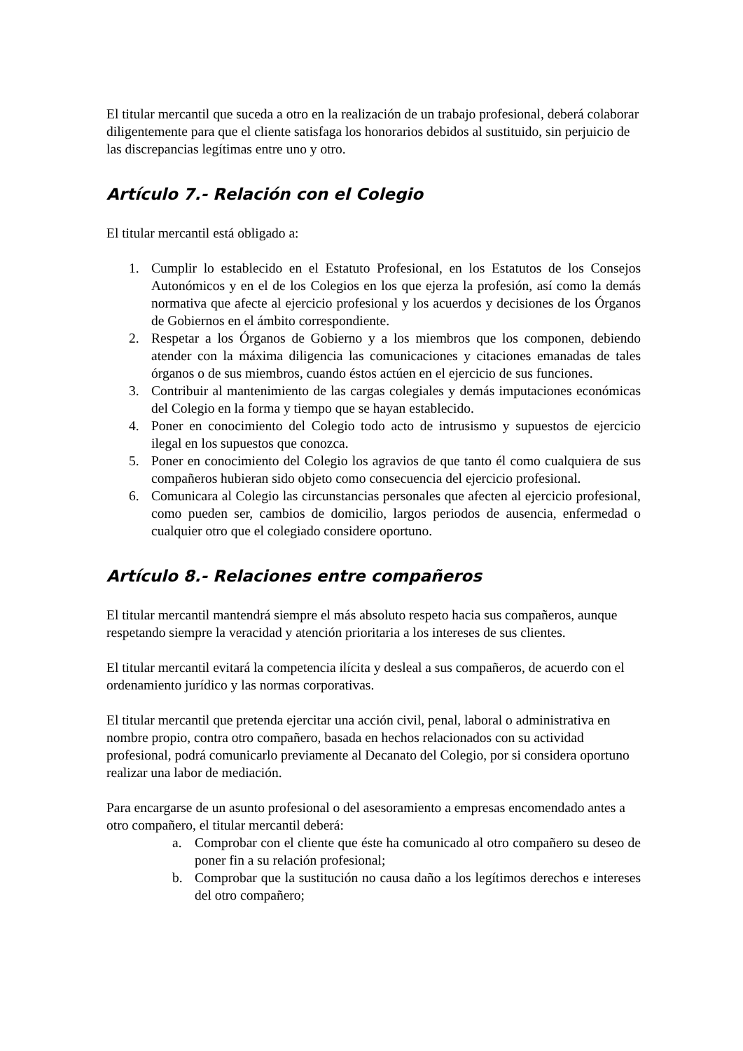El titular mercantil que suceda a otro en la realización de un trabajo profesional, deberá colaborar diligentemente para que el cliente satisfaga los honorarios debidos al sustituido, sin perjuicio de las discrepancias legítimas entre uno y otro.
Artículo 7.- Relación con el Colegio
El titular mercantil está obligado a:
1. Cumplir lo establecido en el Estatuto Profesional, en los Estatutos de los Consejos Autonómicos y en el de los Colegios en los que ejerza la profesión, así como la demás normativa que afecte al ejercicio profesional y los acuerdos y decisiones de los Órganos de Gobiernos en el ámbito correspondiente.
2. Respetar a los Órganos de Gobierno y a los miembros que los componen, debiendo atender con la máxima diligencia las comunicaciones y citaciones emanadas de tales órganos o de sus miembros, cuando éstos actúen en el ejercicio de sus funciones.
3. Contribuir al mantenimiento de las cargas colegiales y demás imputaciones económicas del Colegio en la forma y tiempo que se hayan establecido.
4. Poner en conocimiento del Colegio todo acto de intrusismo y supuestos de ejercicio ilegal en los supuestos que conozca.
5. Poner en conocimiento del Colegio los agravios de que tanto él como cualquiera de sus compañeros hubieran sido objeto como consecuencia del ejercicio profesional.
6. Comunicara al Colegio las circunstancias personales que afecten al ejercicio profesional, como pueden ser, cambios de domicilio, largos periodos de ausencia, enfermedad o cualquier otro que el colegiado considere oportuno.
Artículo 8.- Relaciones entre compañeros
El titular mercantil mantendrá siempre el más absoluto respeto hacia sus compañeros, aunque respetando siempre la veracidad y atención prioritaria a los intereses de sus clientes.
El titular mercantil evitará la competencia ilícita y desleal a sus compañeros, de acuerdo con el ordenamiento jurídico y las normas corporativas.
El titular mercantil que pretenda ejercitar una acción civil, penal, laboral o administrativa en nombre propio, contra otro compañero, basada en hechos relacionados con su actividad profesional, podrá comunicarlo previamente al Decanato del Colegio, por si considera oportuno realizar una labor de mediación.
Para encargarse de un asunto profesional o del asesoramiento a empresas encomendado antes a otro compañero, el titular mercantil deberá:
a. Comprobar con el cliente que éste ha comunicado al otro compañero su deseo de poner fin a su relación profesional;
b. Comprobar que la sustitución no causa daño a los legítimos derechos e intereses del otro compañero;